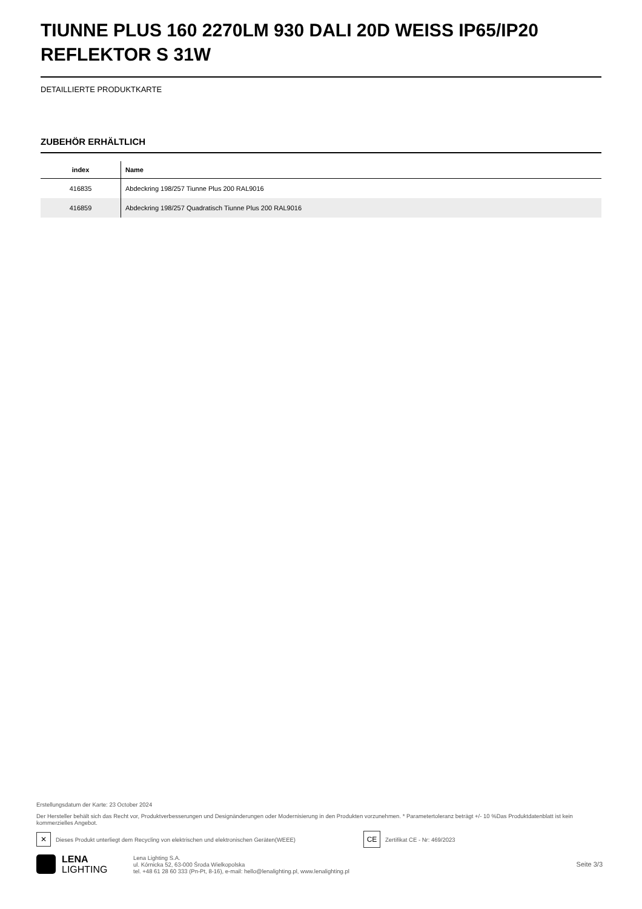TIUNNE PLUS 160 2270LM 930 DALI 20D WEISS IP65/IP20 REFLEKTOR S 31W
DETAILLIERTE PRODUKTKARTE
ZUBEHÖR ERHÄLTLICH
| index | Name |
| --- | --- |
| 416835 | Abdeckring 198/257 Tiunne Plus 200 RAL9016 |
| 416859 | Abdeckring 198/257 Quadratisch Tiunne Plus 200 RAL9016 |
Erstellungsdatum der Karte: 23 October 2024
Der Hersteller behält sich das Recht vor, Produktverbesserungen und Designänderungen oder Modernisierung in den Produkten vorzunehmen. * Parametertoleranz beträgt +/- 10 %Das Produktdatenblatt ist kein kommerzielles Angebot.
✕ Dieses Produkt unterliegt dem Recycling von elektrischen und elektronischen Geräten(WEEE) CE Zertifikat CE - Nr: 469/2023
LENA
LIGHTING
Lena Lighting S.A.
ul. Kórnicka 52, 63-000 Środa Wielkopolska
tel. +48 61 28 60 333 (Pn-Pt, 8-16), e-mail: hello@lenalighting.pl, www.lenalighting.pl
Seite 3/3